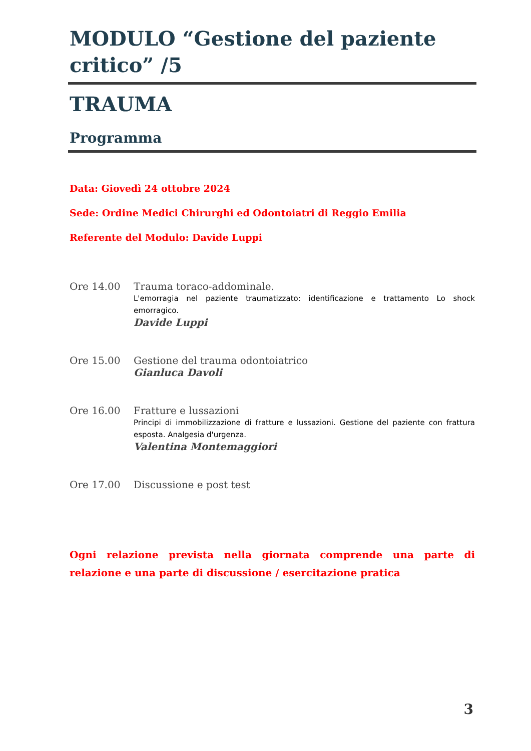MODULO “Gestione del paziente critico” /5
TRAUMA
Programma
Data: Giovedì 24 ottobre 2024
Sede: Ordine Medici Chirurghi ed Odontoiatri di Reggio Emilia
Referente del Modulo: Davide Luppi
Ore 14.00 Trauma toraco-addominale.
L'emorragia nel paziente traumatizzato: identificazione e trattamento Lo shock emorragico.
Davide Luppi
Ore 15.00 Gestione del trauma odontoiatrico
Gianluca Davoli
Ore 16.00 Fratture e lussazioni
Principi di immobilizzazione di fratture e lussazioni. Gestione del paziente con frattura esposta. Analgesia d'urgenza.
Valentina Montemaggiori
Ore 17.00 Discussione e post test
Ogni relazione prevista nella giornata comprende una parte di relazione e una parte di discussione / esercitazione pratica
3